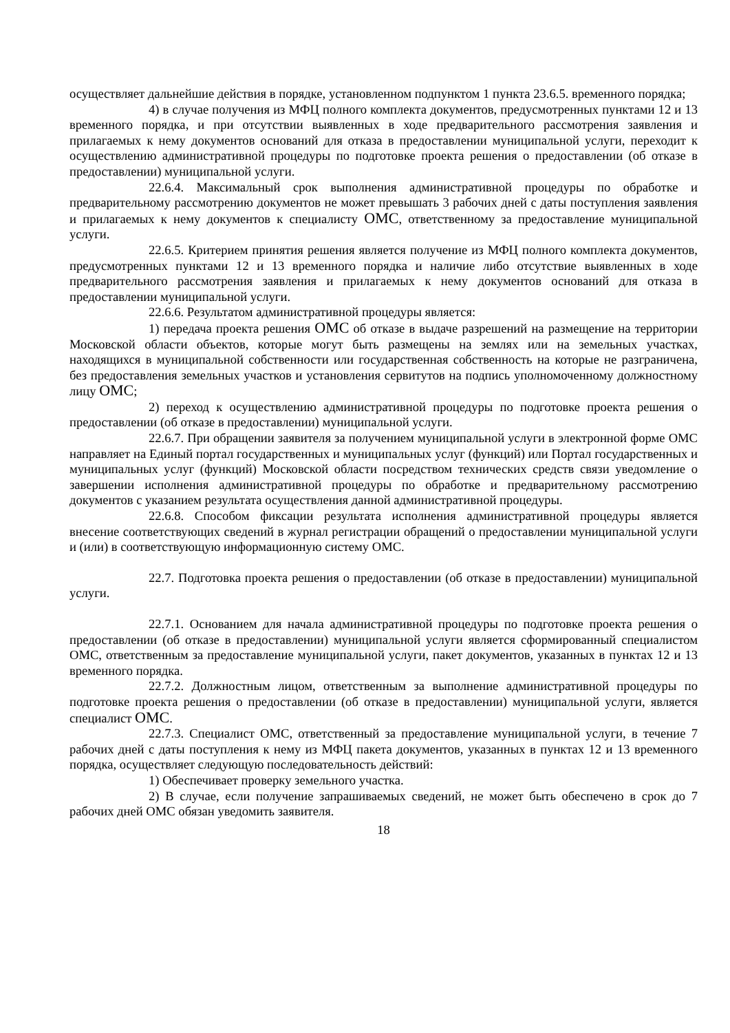осуществляет дальнейшие действия в порядке, установленном подпунктом 1 пункта 23.6.5. временного порядка;
4) в случае получения из МФЦ полного комплекта документов, предусмотренных пунктами 12 и 13 временного порядка, и при отсутствии выявленных в ходе предварительного рассмотрения заявления и прилагаемых к нему документов оснований для отказа в предоставлении муниципальной услуги, переходит к осуществлению административной процедуры по подготовке проекта решения о предоставлении (об отказе в предоставлении) муниципальной услуги.
22.6.4. Максимальный срок выполнения административной процедуры по обработке и предварительному рассмотрению документов не может превышать 3 рабочих дней с даты поступления заявления и прилагаемых к нему документов к специалисту ОМС, ответственному за предоставление муниципальной услуги.
22.6.5. Критерием принятия решения является получение из МФЦ полного комплекта документов, предусмотренных пунктами 12 и 13 временного порядка и наличие либо отсутствие выявленных в ходе предварительного рассмотрения заявления и прилагаемых к нему документов оснований для отказа в предоставлении муниципальной услуги.
22.6.6. Результатом административной процедуры является:
1) передача проекта решения ОМС об отказе в выдаче разрешений на размещение на территории Московской области объектов, которые могут быть размещены на землях или на земельных участках, находящихся в муниципальной собственности или государственная собственность на которые не разграничена, без предоставления земельных участков и установления сервитутов на подпись уполномоченному должностному лицу ОМС;
2) переход к осуществлению административной процедуры по подготовке проекта решения о предоставлении (об отказе в предоставлении) муниципальной услуги.
22.6.7. При обращении заявителя за получением муниципальной услуги в электронной форме ОМС направляет на Единый портал государственных и муниципальных услуг (функций) или Портал государственных и муниципальных услуг (функций) Московской области посредством технических средств связи уведомление о завершении исполнения административной процедуры по обработке и предварительному рассмотрению документов с указанием результата осуществления данной административной процедуры.
22.6.8. Способом фиксации результата исполнения административной процедуры является внесение соответствующих сведений в журнал регистрации обращений о предоставлении муниципальной услуги и (или) в соответствующую информационную систему ОМС.
22.7. Подготовка проекта решения о предоставлении (об отказе в предоставлении) муниципальной услуги.
22.7.1. Основанием для начала административной процедуры по подготовке проекта решения о предоставлении (об отказе в предоставлении) муниципальной услуги является сформированный специалистом ОМС, ответственным за предоставление муниципальной услуги, пакет документов, указанных в пунктах 12 и 13 временного порядка.
22.7.2. Должностным лицом, ответственным за выполнение административной процедуры по подготовке проекта решения о предоставлении (об отказе в предоставлении) муниципальной услуги, является специалист ОМС.
22.7.3. Специалист ОМС, ответственный за предоставление муниципальной услуги, в течение 7 рабочих дней с даты поступления к нему из МФЦ пакета документов, указанных в пунктах 12 и 13 временного порядка, осуществляет следующую последовательность действий:
1) Обеспечивает проверку земельного участка.
2) В случае, если получение запрашиваемых сведений, не может быть обеспечено в срок до 7 рабочих дней ОМС обязан уведомить заявителя.
18